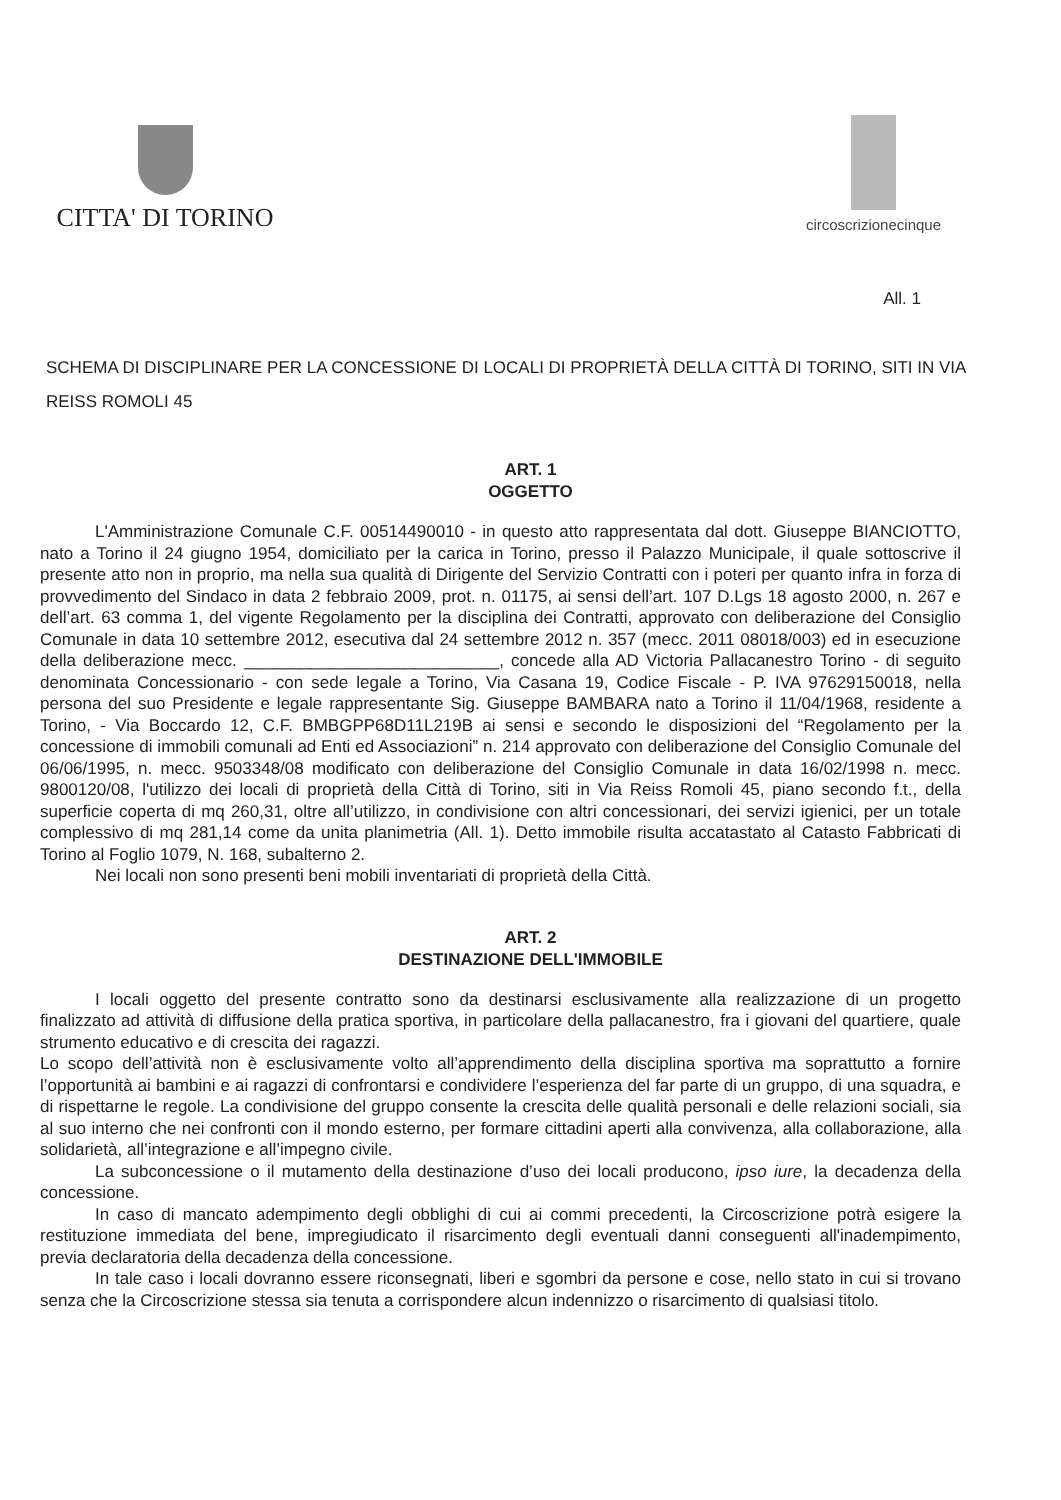CITTA' DI TORINO
circoscrizionecinque
All. 1
SCHEMA DI DISCIPLINARE PER LA CONCESSIONE DI LOCALI DI PROPRIETÀ DELLA CITTÀ DI TORINO, SITI IN VIA REISS ROMOLI 45
ART. 1
OGGETTO
L'Amministrazione Comunale C.F. 00514490010 - in questo atto rappresentata dal dott. Giuseppe BIANCIOTTO, nato a Torino il 24 giugno 1954, domiciliato per la carica in Torino, presso il Palazzo Municipale, il quale sottoscrive il presente atto non in proprio, ma nella sua qualità di Dirigente del Servizio Contratti con i poteri per quanto infra in forza di provvedimento del Sindaco in data 2 febbraio 2009, prot. n. 01175, ai sensi dell’art. 107 D.Lgs 18 agosto 2000, n. 267 e dell’art. 63 comma 1, del vigente Regolamento per la disciplina dei Contratti, approvato con deliberazione del Consiglio Comunale in data 10 settembre 2012, esecutiva dal 24 settembre 2012 n. 357 (mecc. 2011 08018/003) ed in esecuzione della deliberazione mecc. ___________________________, concede alla AD Victoria Pallacanestro Torino - di seguito denominata Concessionario - con sede legale a Torino, Via Casana 19, Codice Fiscale - P. IVA 97629150018, nella persona del suo Presidente e legale rappresentante Sig. Giuseppe BAMBARA nato a Torino il 11/04/1968, residente a Torino, - Via Boccardo 12, C.F. BMBGPP68D11L219B ai sensi e secondo le disposizioni del “Regolamento per la concessione di immobili comunali ad Enti ed Associazioni” n. 214 approvato con deliberazione del Consiglio Comunale del 06/06/1995, n. mecc. 9503348/08 modificato con deliberazione del Consiglio Comunale in data 16/02/1998 n. mecc. 9800120/08, l'utilizzo dei locali di proprietà della Città di Torino, siti in Via Reiss Romoli 45, piano secondo f.t., della superficie coperta di mq 260,31, oltre all’utilizzo, in condivisione con altri concessionari, dei servizi igienici, per un totale complessivo di mq 281,14 come da unita planimetria (All. 1). Detto immobile risulta accatastato al Catasto Fabbricati di Torino al Foglio 1079, N. 168, subalterno 2.
Nei locali non sono presenti beni mobili inventariati di proprietà della Città.
ART. 2
DESTINAZIONE DELL'IMMOBILE
I locali oggetto del presente contratto sono da destinarsi esclusivamente alla realizzazione di un progetto finalizzato ad attività di diffusione della pratica sportiva, in particolare della pallacanestro, fra i giovani del quartiere, quale strumento educativo e di crescita dei ragazzi.
Lo scopo dell’attività non è esclusivamente volto all’apprendimento della disciplina sportiva ma soprattutto a fornire l’opportunità ai bambini e ai ragazzi di confrontarsi e condividere l’esperienza del far parte di un gruppo, di una squadra, e di rispettarne le regole. La condivisione del gruppo consente la crescita delle qualità personali e delle relazioni sociali, sia al suo interno che nei confronti con il mondo esterno, per formare cittadini aperti alla convivenza, alla collaborazione, alla solidarietà, all’integrazione e all’impegno civile.
La subconcessione o il mutamento della destinazione d’uso dei locali producono, ipso iure, la decadenza della concessione.
In caso di mancato adempimento degli obblighi di cui ai commi precedenti, la Circoscrizione potrà esigere la restituzione immediata del bene, impregiudicato il risarcimento degli eventuali danni conseguenti all'inadempimento, previa declaratoria della decadenza della concessione.
In tale caso i locali dovranno essere riconsegnati, liberi e sgombri da persone e cose, nello stato in cui si trovano senza che la Circoscrizione stessa sia tenuta a corrispondere alcun indennizzo o risarcimento di qualsiasi titolo.